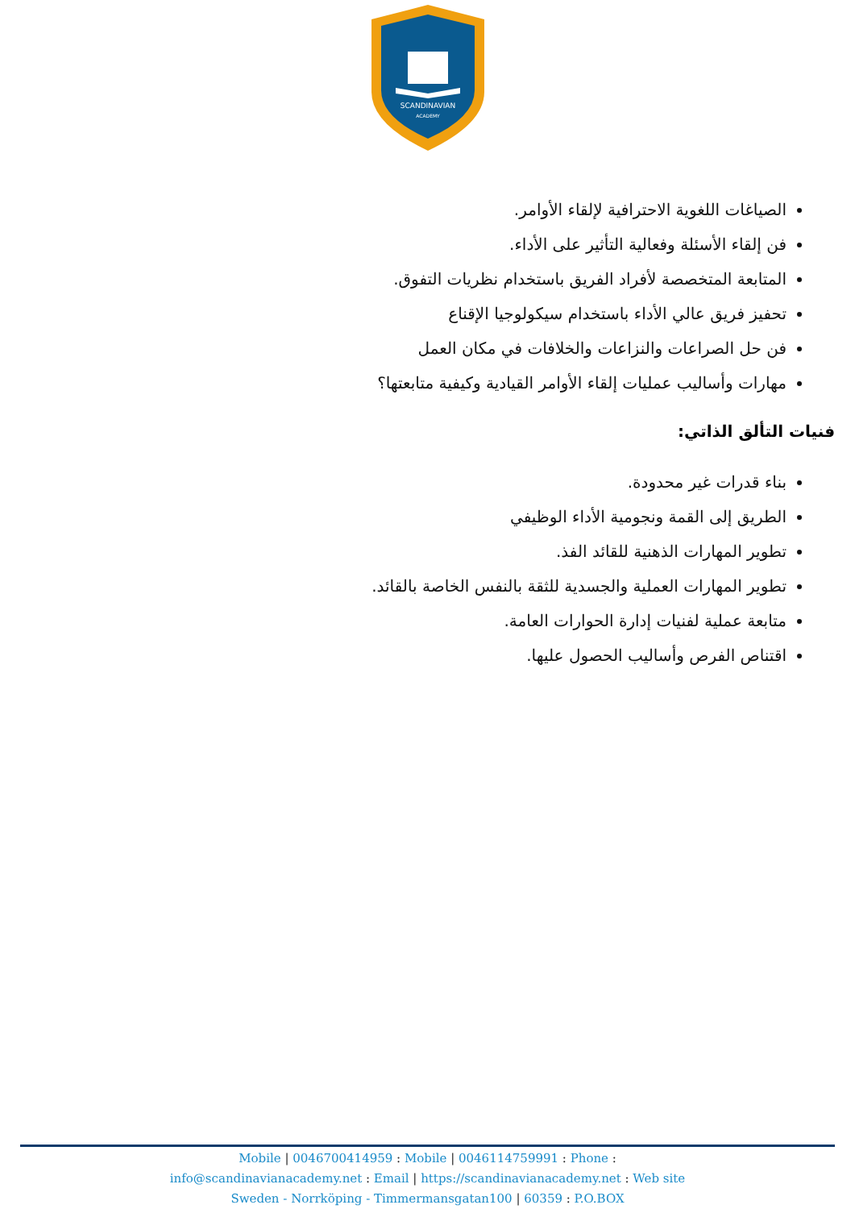SCANDINAVIAN
ACADEMY
الصياغات اللغوية الاحترافية لإلقاء الأوامر.
فن إلقاء الأسئلة وفعالية التأثير على الأداء.
المتابعة المتخصصة لأفراد الفريق باستخدام نظريات التفوق.
تحفيز فريق عالي الأداء باستخدام سيكولوجيا الإقناع
فن حل الصراعات والنزاعات والخلافات في مكان العمل
مهارات وأساليب عمليات إلقاء الأوامر القيادية وكيفية متابعتها؟
فنيات التألق الذاتي:
بناء قدرات غير محدودة.
الطريق إلى القمة ونجومية الأداء الوظيفي
تطوير المهارات الذهنية للقائد الفذ.
تطوير المهارات العملية والجسدية للثقة بالنفس الخاصة بالقائد.
متابعة عملية لفنيات إدارة الحوارات العامة.
اقتناص الفرص وأساليب الحصول عليها.
Mobile | 0046700414959 : Mobile | 0046114759991 : Phone :
info@scandinavianacademy.net : Email | https://scandinavianacademy.net : Web site
Sweden - Norrköping - Timmermansgatan100 | 60359 : P.O.BOX